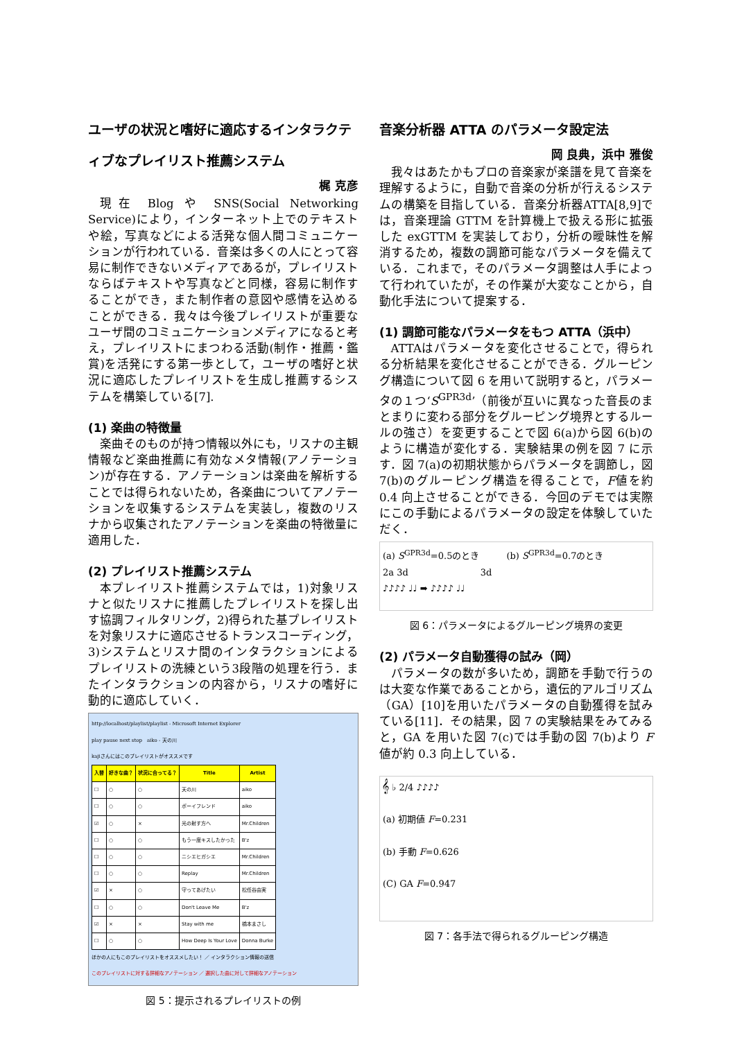ユーザの状況と嗜好に適応するインタラクティブなプレイリスト推薦システム
梶 克彦
現在 Blog や SNS(Social Networking Service)により，インターネット上でのテキストや絵，写真などによる活発な個人間コミュニケーションが行われている．音楽は多くの人にとって容易に制作できないメディアであるが，プレイリストならばテキストや写真などと同様，容易に制作することができ，また制作者の意図や感情を込めることができる．我々は今後プレイリストが重要なユーザ間のコミュニケーションメディアになると考え，プレイリストにまつわる活動(制作・推薦・鑑賞)を活発にする第一歩として，ユーザの嗜好と状況に適応したプレイリストを生成し推薦するシステムを構築している[7].
(1) 楽曲の特徴量
楽曲そのものが持つ情報以外にも，リスナの主観情報など楽曲推薦に有効なメタ情報(アノテーション)が存在する．アノテーションは楽曲を解析することでは得られないため，各楽曲についてアノテーションを収集するシステムを実装し，複数のリスナから収集されたアノテーションを楽曲の特徴量に適用した．
(2) プレイリスト推薦システム
本プレイリスト推薦システムでは，1)対象リスナと似たリスナに推薦したプレイリストを探し出す協調フィルタリング，2)得られた基プレイリストを対象リスナに適応させるトランスコーディング，3)システムとリスナ間のインタラクションによるプレイリストの洗練という3段階の処理を行う．またインタラクションの内容から，リスナの嗜好に動的に適応していく．
http://localhost/playlist/playlist - Microsoft Internet Explorer
play pause next stop　aiko - 天の川
kajiさんにはこのプレイリストがオススメです
| 入替 | 好きな曲？ | 状況に合ってる？ | Title | Artist |
| --- | --- | --- | --- | --- |
| ☐ | ○ | ○ | 天の川 | aiko |
| ☐ | ○ | ○ | ボーイフレンド | aiko |
| ☑ | ○ | × | 光の射す方へ | Mr.Children |
| ☐ | ○ | ○ | もう一度キスしたかった | B'z |
| ☐ | ○ | ○ | ニシエヒガシエ | Mr.Children |
| ☐ | ○ | ○ | Replay | Mr.Children |
| ☑ | × | ○ | 守ってあげたい | 松任谷由実 |
| ☐ | ○ | ○ | Don't Leave Me | B'z |
| ☑ | × | × | Stay with me | 橋本まさし |
| ☐ | ○ | ○ | How Deep Is Your Love | Donna Burke |
ほかの人にもこのプレイリストをオススメしたい！ ／ インタラクション情報の送信
このプレイリストに対する詳細なアノテーション ／ 選択した曲に対して詳細なアノテーション
図 5：提示されるプレイリストの例
音楽分析器 ATTA のパラメータ設定法
岡 良典，浜中 雅俊
我々はあたかもプロの音楽家が楽譜を見て音楽を理解するように，自動で音楽の分析が行えるシステムの構築を目指している．音楽分析器ATTA[8,9]では，音楽理論 GTTM を計算機上で扱える形に拡張した exGTTM を実装しており，分析の曖昧性を解消するため，複数の調節可能なパラメータを備えている．これまで，そのパラメータ調整は人手によって行われていたが，その作業が大変なことから，自動化手法について提案する．
(1) 調節可能なパラメータをもつ ATTA（浜中）
ATTAはパラメータを変化させることで，得られる分析結果を変化させることができる．グルーピング構造について図 6 を用いて説明すると，パラメータの１つ‘S<sup>GPR3d</sup>’（前後が互いに異なった音長のまとまりに変わる部分をグルーピング境界とするルールの強さ）を変更することで図 6(a)から図 6(b)のように構造が変化する．実験結果の例を図 7 に示す．図 7(a)の初期状態からパラメータを調節し，図 7(b)のグルーピング構造を得ることで，F値を約 0.4 向上させることができる．今回のデモでは実際にこの手動によるパラメータの設定を体験していただく．
(a) S<sup>GPR3d</sup>=0.5のとき　　　(b) S<sup>GPR3d</sup>=0.7のとき
2a 3d　　　　　　　　3d
♪♪♪♪ ♩♩ ➡ ♪♪♪♪ ♩♩
図 6：パラメータによるグルーピング境界の変更
(2) パラメータ自動獲得の試み（岡）
パラメータの数が多いため，調節を手動で行うのは大変な作業であることから，遺伝的アルゴリズム（GA）[10]を用いたパラメータの自動獲得を試みている[11]．その結果，図 7 の実験結果をみてみると，GA を用いた図 7(c)では手動の図 7(b)より F値が約 0.3 向上している．
𝄞 ♭ 2/4 ♪♪♪♪
(a) 初期値 F=0.231
(b) 手動 F=0.626
(C) GA F=0.947
図 7：各手法で得られるグルーピング構造